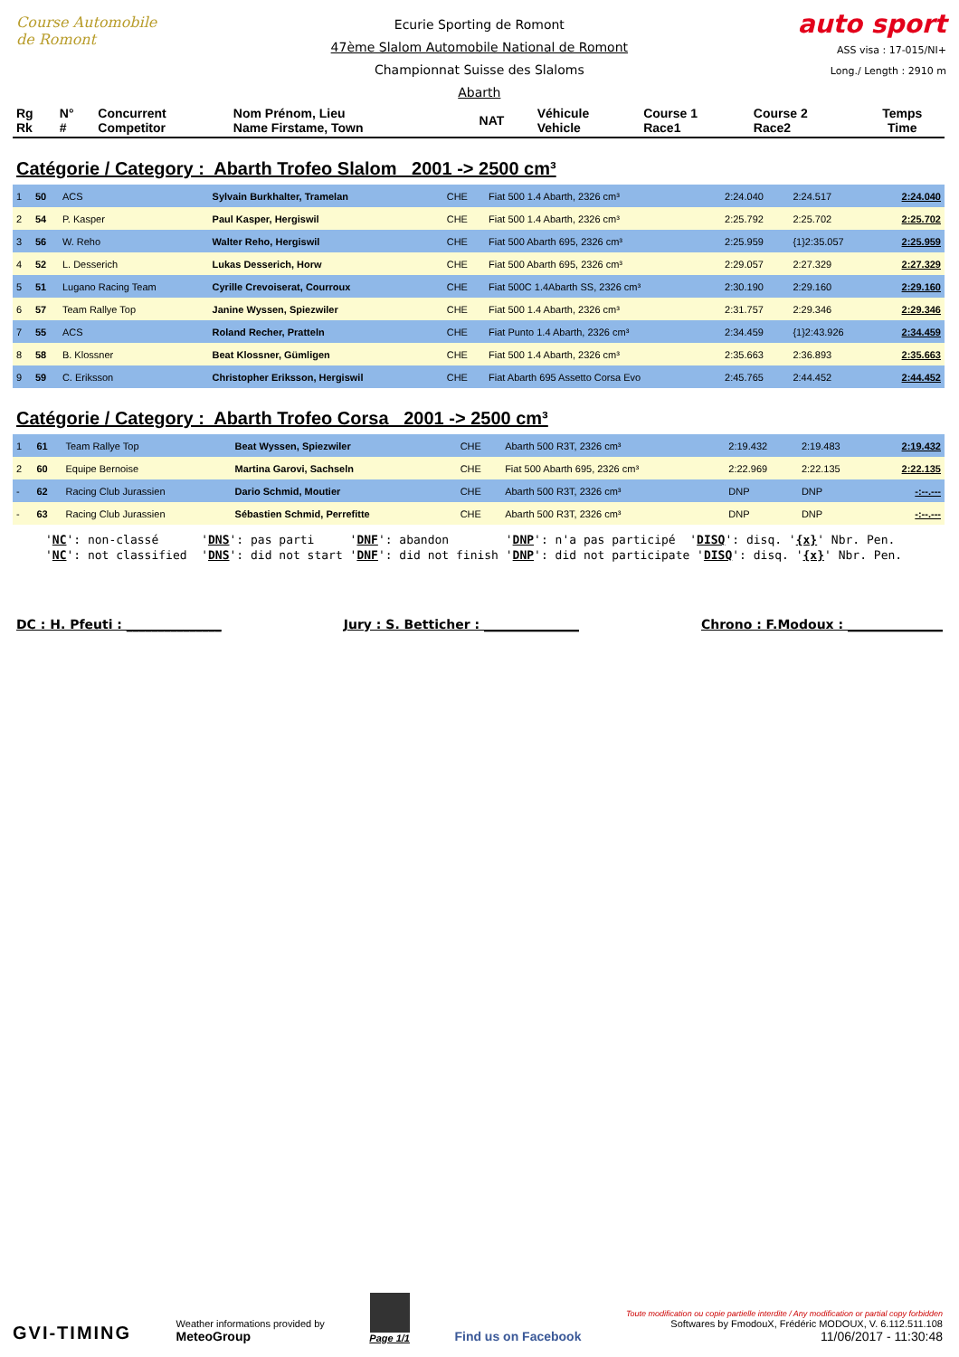Course Automobile de Romont
Ecurie Sporting de Romont
47ème Slalom Automobile National de Romont
Championnat Suisse des Slaloms
Abarth
auto sport
ASS visa : 17-015/NI+
Long./ Length : 2910 m
| Rg Rk | N° # | Concurrent Competitor | Nom Prénom, Lieu Name Firstame, Town | NAT | Véhicule Vehicle | Course 1 Race1 | Course 2 Race2 | Temps Time |
| --- | --- | --- | --- | --- | --- | --- | --- | --- |
Catégorie / Category : Abarth Trofeo Slalom 2001 -> 2500 cm³
| 1 | 50 | ACS | Sylvain Burkhalter, Tramelan | CHE | Fiat 500 1.4 Abarth, 2326 cm³ | 2:24.040 | 2:24.517 | 2:24.040 |
| 2 | 54 | P. Kasper | Paul Kasper, Hergiswil | CHE | Fiat 500 1.4 Abarth, 2326 cm³ | 2:25.792 | 2:25.702 | 2:25.702 |
| 3 | 56 | W. Reho | Walter Reho, Hergiswil | CHE | Fiat 500 Abarth 695, 2326 cm³ | 2:25.959 | {1}2:35.057 | 2:25.959 |
| 4 | 52 | L. Desserich | Lukas Desserich, Horw | CHE | Fiat 500 Abarth 695, 2326 cm³ | 2:29.057 | 2:27.329 | 2:27.329 |
| 5 | 51 | Lugano Racing Team | Cyrille Crevoiserat, Courroux | CHE | Fiat 500C 1.4Abarth SS, 2326 cm³ | 2:30.190 | 2:29.160 | 2:29.160 |
| 6 | 57 | Team Rallye Top | Janine Wyssen, Spiezwiler | CHE | Fiat 500 1.4 Abarth, 2326 cm³ | 2:31.757 | 2:29.346 | 2:29.346 |
| 7 | 55 | ACS | Roland Recher, Pratteln | CHE | Fiat Punto 1.4 Abarth, 2326 cm³ | 2:34.459 | {1}2:43.926 | 2:34.459 |
| 8 | 58 | B. Klossner | Beat Klossner, Gümligen | CHE | Fiat 500 1.4 Abarth, 2326 cm³ | 2:35.663 | 2:36.893 | 2:35.663 |
| 9 | 59 | C. Eriksson | Christopher Eriksson, Hergiswil | CHE | Fiat Abarth 695 Assetto Corsa Evo | 2:45.765 | 2:44.452 | 2:44.452 |
Catégorie / Category : Abarth Trofeo Corsa 2001 -> 2500 cm³
| 1 | 61 | Team Rallye Top | Beat Wyssen, Spiezwiler | CHE | Abarth 500 R3T, 2326 cm³ | 2:19.432 | 2:19.483 | 2:19.432 |
| 2 | 60 | Equipe Bernoise | Martina Garovi, Sachseln | CHE | Fiat 500 Abarth 695, 2326 cm³ | 2:22.969 | 2:22.135 | 2:22.135 |
| - | 62 | Racing Club Jurassien | Dario Schmid, Moutier | CHE | Abarth 500 R3T, 2326 cm³ | DNP | DNP | -:--.--- |
| - | 63 | Racing Club Jurassien | Sébastien Schmid, Perrefitte | CHE | Abarth 500 R3T, 2326 cm³ | DNP | DNP | -:--.--- |
'NC': non-classé 'DNS': pas parti 'DNF': abandon 'DNP': n'a pas participé 'DISQ': disq. '{x}' Nbr. Pen. 'NC': not classified 'DNS': did not start 'DNF': did not finish 'DNP': did not participate 'DISQ': disq. '{x}' Nbr. Pen.
DC : H. Pfeuti : _______________ Jury : S. Betticher : _______________ Chrono : F.Modoux : _______________
GVI-TIMING
Weather informations provided by
MeteoGroup
Page 1/1
Find us on Facebook
Toute modification ou copie partielle interdite / Any modification or partial copy forbidden
Softwares by FmodouX, Frédéric MODOUX, V. 6.112.511.108
11/06/2017 - 11:30:48